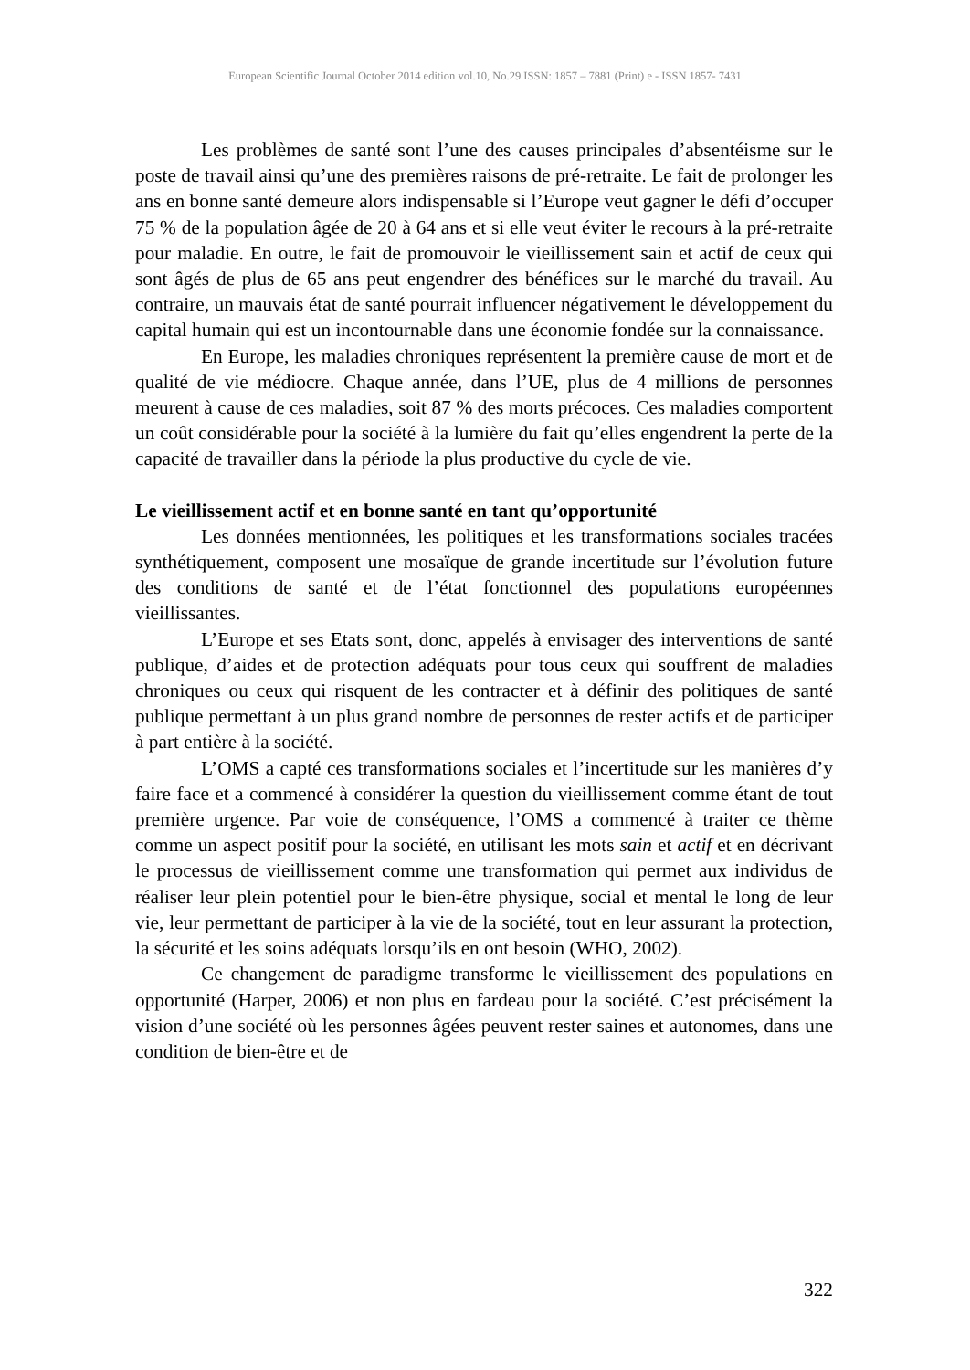European Scientific Journal October 2014 edition vol.10, No.29 ISSN: 1857 – 7881 (Print) e - ISSN 1857- 7431
Les problèmes de santé sont l’une des causes principales d’absentéisme sur le poste de travail ainsi qu’une des premières raisons de pré-retraite. Le fait de prolonger les ans en bonne santé demeure alors indispensable si l’Europe veut gagner le défi d’occuper 75 % de la population âgée de 20 à 64 ans et si elle veut éviter le recours à la pré-retraite pour maladie. En outre, le fait de promouvoir le vieillissement sain et actif de ceux qui sont âgés de plus de 65 ans peut engendrer des bénéfices sur le marché du travail. Au contraire, un mauvais état de santé pourrait influencer négativement le développement du capital humain qui est un incontournable dans une économie fondée sur la connaissance.
En Europe, les maladies chroniques représentent la première cause de mort et de qualité de vie médiocre. Chaque année, dans l’UE, plus de 4 millions de personnes meurent à cause de ces maladies, soit 87 % des morts précoces. Ces maladies comportent un coût considérable pour la société à la lumière du fait qu’elles engendrent la perte de la capacité de travailler dans la période la plus productive du cycle de vie.
Le vieillissement actif et en bonne santé en tant qu’opportunité
Les données mentionnées, les politiques et les transformations sociales tracées synthétiquement, composent une mosaïque de grande incertitude sur l’évolution future des conditions de santé et de l’état fonctionnel des populations européennes vieillissantes.
L’Europe et ses Etats sont, donc, appelés à envisager des interventions de santé publique, d’aides et de protection adéquats pour tous ceux qui souffrent de maladies chroniques ou ceux qui risquent de les contracter et à définir des politiques de santé publique permettant à un plus grand nombre de personnes de rester actifs et de participer à part entière à la société.
L’OMS a capté ces transformations sociales et l’incertitude sur les manières d’y faire face et a commencé à considérer la question du vieillissement comme étant de tout première urgence. Par voie de conséquence, l’OMS a commencé à traiter ce thème comme un aspect positif pour la société, en utilisant les mots sain et actif et en décrivant le processus de vieillissement comme une transformation qui permet aux individus de réaliser leur plein potentiel pour le bien-être physique, social et mental le long de leur vie, leur permettant de participer à la vie de la société, tout en leur assurant la protection, la sécurité et les soins adéquats lorsqu’ils en ont besoin (WHO, 2002).
Ce changement de paradigme transforme le vieillissement des populations en opportunité (Harper, 2006) et non plus en fardeau pour la société. C’est précisément la vision d’une société où les personnes âgées peuvent rester saines et autonomes, dans une condition de bien-être et de
322